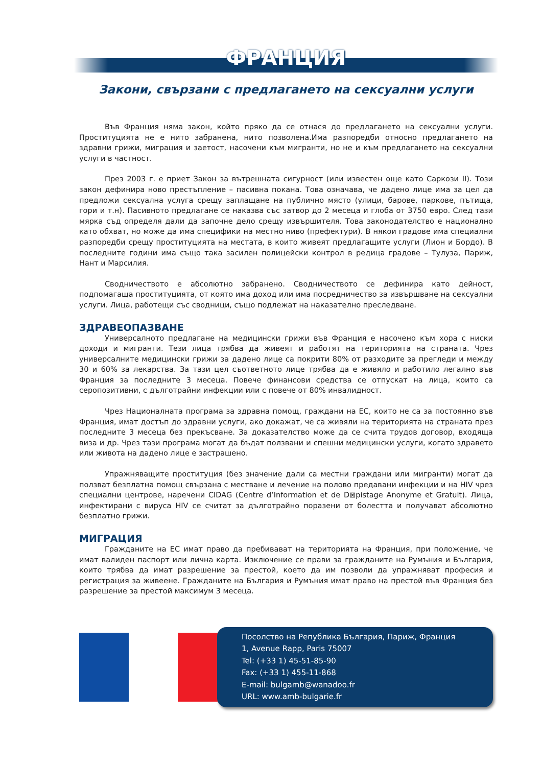ФРАНЦИЯ
Закони, свързани с предлагането на сексуални услуги
Във Франция няма закон, който пряко да се отнася до предлагането на сексуални услуги. Проституцията не е нито забранена, нито позволена.Има разпоредби относно предлагането на здравни грижи, миграция и заетост, насочени към мигранти, но не и към предлагането на сексуални услуги в частност.
През 2003 г. е приет Закон за вътрешната сигурност (или известен още като Саркози II). Този закон дефинира ново престъпление – пасивна покана. Това означава, че дадено лице има за цел да предложи сексуална услуга срещу заплащане на публично място (улици, барове, паркове, пътища, гори и т.н). Пасивното предлагане се наказва със затвор до 2 месеца и глоба от 3750 евро. След тази мярка съд определя дали да започне дело срещу извършителя. Това законодателство е национално като обхват, но може да има специфики на местно ниво (префектури). В някои градове има специални разпоредби срещу проституцията на местата, в които живеят предлагащите услуги (Лион и Бордо). В последните години има също така засилен полицейски контрол в редица градове – Тулуза, Париж, Нант и Марсилия.
Сводничеството е абсолютно забранено. Сводничеството се дефинира като дейност, подпомагаща проституцията, от която има доход или има посредничество за извършване на сексуални услуги. Лица, работещи със сводници, също подлежат на наказателно преследване.
ЗДРАВЕОПАЗВАНЕ
Универсалното предлагане на медицински грижи във Франция е насочено към хора с ниски доходи и мигранти. Тези лица трябва да живеят и работят на територията на страната. Чрез универсалните медицински грижи за дадено лице са покрити 80% от разходите за прегледи и между 30 и 60% за лекарства. За тази цел съответното лице трябва да е живяло и работило легално във Франция за последните 3 месеца. Повече финансови средства се отпускат на лица, които са серопозитивни, с дълготрайни инфекции или с повече от 80% инвалидност.
Чрез Националната програма за здравна помощ, граждани на ЕС, които не са за постоянно във Франция, имат достъп до здравни услуги, ако докажат, че са живяли на територията на страната през последните 3 месеца без прекъсване. За доказателство може да се счита трудов договор, входяща виза и др. Чрез тази програма могат да бъдат ползвани и спешни медицински услуги, когато здравето или живота на дадено лице е застрашено.
Упражняващите проституция (без значение дали са местни граждани или мигранти) могат да ползват безплатна помощ свързана с местване и лечение на полово предавани инфекции и на HIV чрез специални центрове, наречени CIDAG (Centre d’Information et de D⊠pistage Anonyme et Gratuit). Лица, инфектирани с вируса HIV се считат за дълготрайно поразени от болестта и получават абсолютно безплатно грижи.
МИГРАЦИЯ
Гражданите на ЕС имат право да пребивават на територията на Франция, при положение, че имат валиден паспорт или лична карта. Изключение се прави за гражданите на Румъния и България, които трябва да имат разрешение за престой, което да им позволи да упражняват професия и регистрация за живеене. Гражданите на България и Румъния имат право на престой във Франция без разрешение за престой максимум 3 месеца.
Посолство на Република България, Париж, Франция
1, Avenue Rapp, Paris 75007
Tel: (+33 1) 45-51-85-90
Fax: (+33 1) 455-11-868
E-mail: bulgamb@wanadoo.fr
URL: www.amb-bulgarie.fr